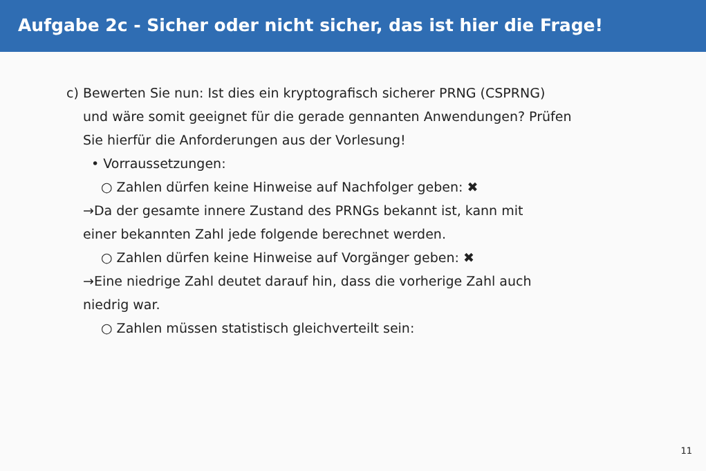Aufgabe 2c - Sicher oder nicht sicher, das ist hier die Frage!
c) Bewerten Sie nun: Ist dies ein kryptografisch sicherer PRNG (CSPRNG)
und wäre somit geeignet für die gerade gennanten Anwendungen? Prüfen
Sie hierfür die Anforderungen aus der Vorlesung!
• Vorraussetzungen:
○ Zahlen dürfen keine Hinweise auf Nachfolger geben: ✖
→Da der gesamte innere Zustand des PRNGs bekannt ist, kann mit
einer bekannten Zahl jede folgende berechnet werden.
○ Zahlen dürfen keine Hinweise auf Vorgänger geben: ✖
→Eine niedrige Zahl deutet darauf hin, dass die vorherige Zahl auch
niedrig war.
○ Zahlen müssen statistisch gleichverteilt sein:
11